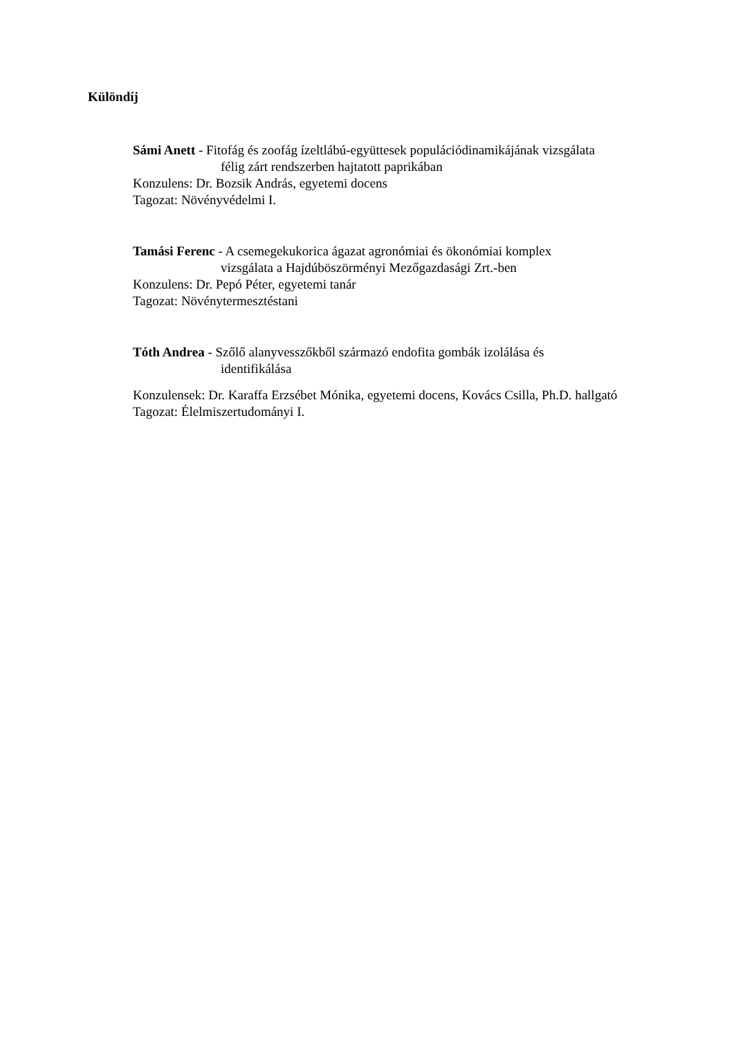Különdíj
Sámi Anett - Fitofág és zoofág ízeltlábú-együttesek populációdinamikájának vizsgálata
félig zárt rendszerben hajtatott paprikában
Konzulens: Dr. Bozsik András, egyetemi docens
Tagozat: Növényvédelmi I.
Tamási Ferenc - A csemegekukorica ágazat agronómiai és ökonómiai komplex
vizsgálata a Hajdúböszörményi Mezőgazdasági Zrt.-ben
Konzulens: Dr. Pepó Péter, egyetemi tanár
Tagozat: Növénytermesztéstani
Tóth Andrea - Szőlő alanyvesszőkből származó endofita gombák izolálása és
identifikálása
Konzulensek: Dr. Karaffa Erzsébet Mónika, egyetemi docens, Kovács Csilla, Ph.D. hallgató
Tagozat: Élelmiszertudományi I.